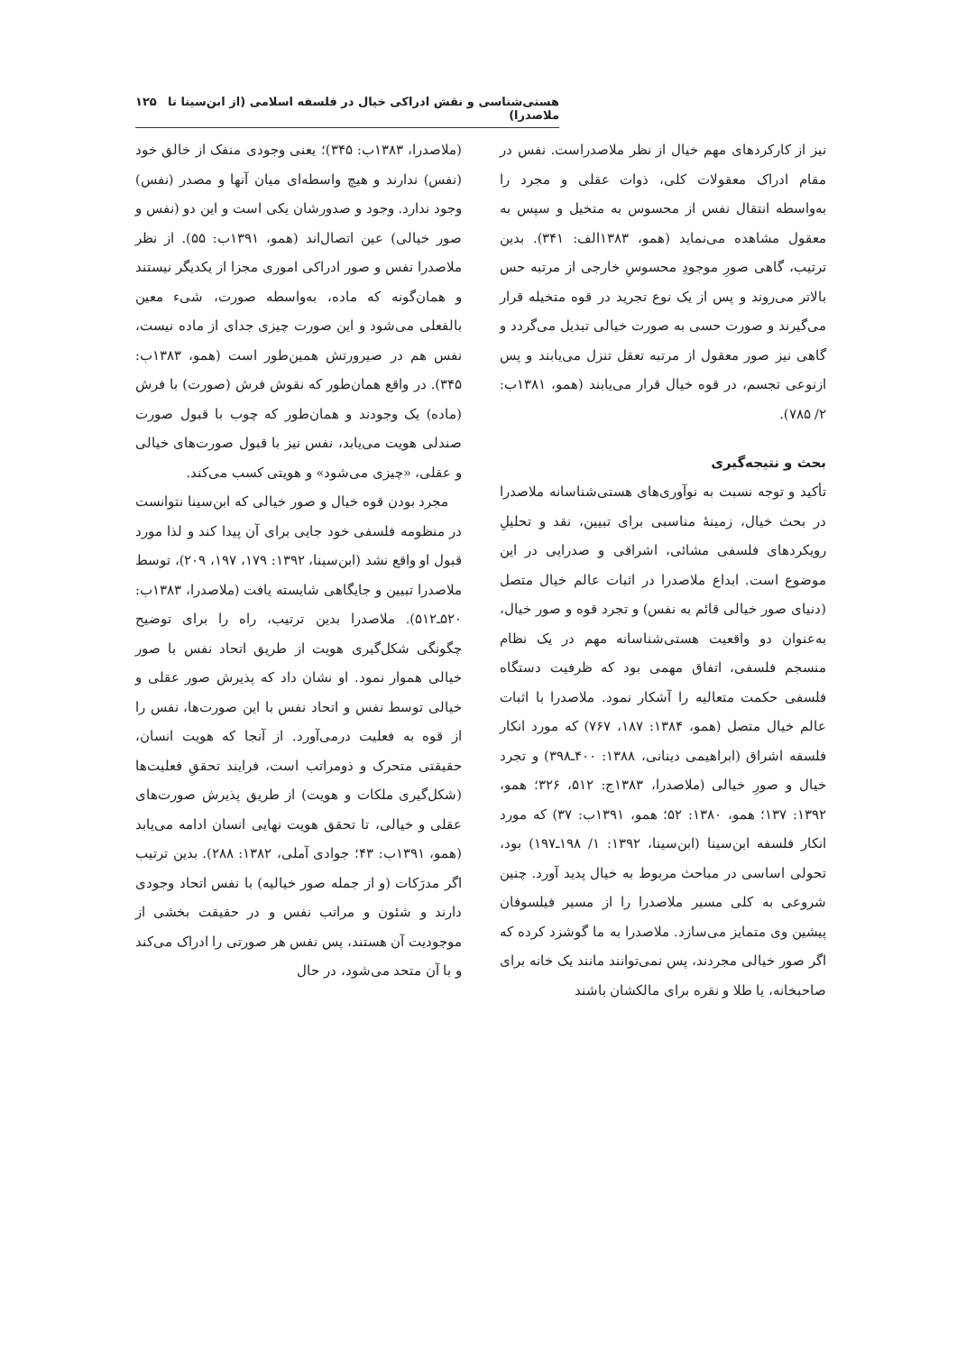هستی‌شناسی و نقش ادراکی خیال در فلسفه اسلامی (از ابن‌سینا تا ملاصدرا) ۱۲۵
نیز از کارکردهای مهم خیال از نظر ملاصدراست. نفس در مقام ادراک معقولات کلی، ذوات عقلی و مجرد را به‌واسطه انتقال نفس از محسوس به متخیل و سپس به معقول مشاهده می‌نماید (همو، ۱۳۸۳الف: ۳۴۱). بدین ترتیب، گاهی صورِ موجودِ محسوسِ خارجی از مرتبه حس بالاتر می‌روند و پس از یک نوع تجرید در قوه متخیله قرار می‌گیرند و صورت حسی به صورت خیالی تبدیل می‌گردد و گاهی نیز صور معقول از مرتبه تعقل تنزل می‌یابند و پس ازنوعی تجسم، در قوه خیال قرار می‌یابند (همو، ۱۳۸۱ب: ۲/ ۷۸۵).
بحث و نتیجه‌گیری
تأکید و توجه نسبت به نوآوری‌های هستی‌شناسانه ملاصدرا در بحث خیال، زمینهٔ مناسبی برای تبیین، نقد و تحلیلِ رویکردهای فلسفی مشائی، اشراقی و صدرایی در این موضوع است. ابداع ملاصدرا در اثبات عالم خیال متصل (دنیای صور خیالی قائم به نفس) و تجرد قوه و صور خیال، به‌عنوان دو واقعیت هستی‌شناسانه مهم در یک نظام منسجم فلسفی، اتفاق مهمی بود که ظرفیت دستگاه فلسفی حکمت متعالیه را آشکار نمود. ملاصدرا با اثبات عالم خیال متصل (همو، ۱۳۸۴: ۱۸۷، ۷۶۷) که مورد انکار فلسفه اشراق (ابراهیمی دینانی، ۱۳۸۸: ۴۰۰ـ۳۹۸) و تجرد خیال و صورِ خیالی (ملاصدرا، ۱۳۸۳ج: ۵۱۲، ۳۲۶؛ همو، ۱۳۹۲: ۱۳۷؛ همو، ۱۳۸۰: ۵۲؛ همو، ۱۳۹۱ب: ۳۷) که مورد انکار فلسفه ابن‌سینا (ابن‌سینا، ۱۳۹۲: ۱/ ۱۹۸ـ۱۹۷) بود، تحولی اساسی در مباحث مربوط به خیال پدید آورد. چنین شروعی به کلی مسیر ملاصدرا را از مسیر فیلسوفان پیشین وی متمایز می‌سازد. ملاصدرا به ما گوشزد کرده که اگر صور خیالی مجردند، پس نمی‌توانند مانند یک خانه برای صاحبخانه، یا طلا و نقره برای مالکشان باشند
(ملاصدرا، ۱۳۸۳ب: ۳۴۵)؛ یعنی وجودی منفک از خالق خود (نفس) ندارند و هیچ واسطه‌ای میان آنها و مصدر (نفس) وجود ندارد. وجود و صدورشان یکی است و این دو (نفس و صور خیالی) عین اتصال‌اند (همو، ۱۳۹۱ب: ۵۵). از نظر ملاصدرا نفس و صور ادراکی اموری مجزا از یکدیگر نیستند و همان‌گونه که ماده، به‌واسطه صورت، شیء معین بالفعلی می‌شود و این صورت چیزی جدای از ماده نیست، نفس هم در صیرورتش همین‌طور است (همو، ۱۳۸۳ب: ۳۴۵). در واقع همان‌طور که نقوش فرش (صورت) با فرش (ماده) یک وجودند و همان‌طور که چوب با قبول صورت صندلی هویت می‌یابد، نفس نیز با قبول صورت‌های خیالی و عقلی، «چیزی می‌شود» و هویتی کسب می‌کند.
مجرد بودن قوه خیال و صور خیالی که ابن‌سینا نتوانست در منظومه فلسفی خود جایی برای آن پیدا کند و لذا مورد قبول او واقع نشد (ابن‌سینا، ۱۳۹۲: ۱۷۹، ۱۹۷، ۲۰۹)، توسط ملاصدرا تبیین و جایگاهی شایسته یافت (ملاصدرا، ۱۳۸۳ب: ۵۲۰ـ۵۱۲). ملاصدرا بدین ترتیب، راه را برای توضیح چگونگی شکل‌گیری هویت از طریق اتحاد نفس با صور خیالی هموار نمود. او نشان داد که پذیرش صور عقلی و خیالی توسط نفس و اتحاد نفس با این صورت‌ها، نفس را از قوه به فعلیت درمی‌آورد. از آنجا که هویت انسان، حقیقتی متحرک و ذومراتب است، فرایند تحققِ فعلیت‌ها (شکل‌گیری ملکات و هویت) از طریق پذیرش صورت‌های عقلی و خیالی، تا تحقق هویت نهایی انسان ادامه می‌یابد (همو، ۱۳۹۱ب: ۴۳؛ جوادی آملی، ۱۳۸۲: ۲۸۸). بدین ترتیب اگر مدرَکات (و از جمله صور خیالیه) با نفس اتحاد وجودی دارند و شئون و مراتب نفس و در حقیقت بخشی از موجودیت آن هستند، پس نفس هر صورتی را ادراک می‌کند و با آن متحد می‌شود، در حال